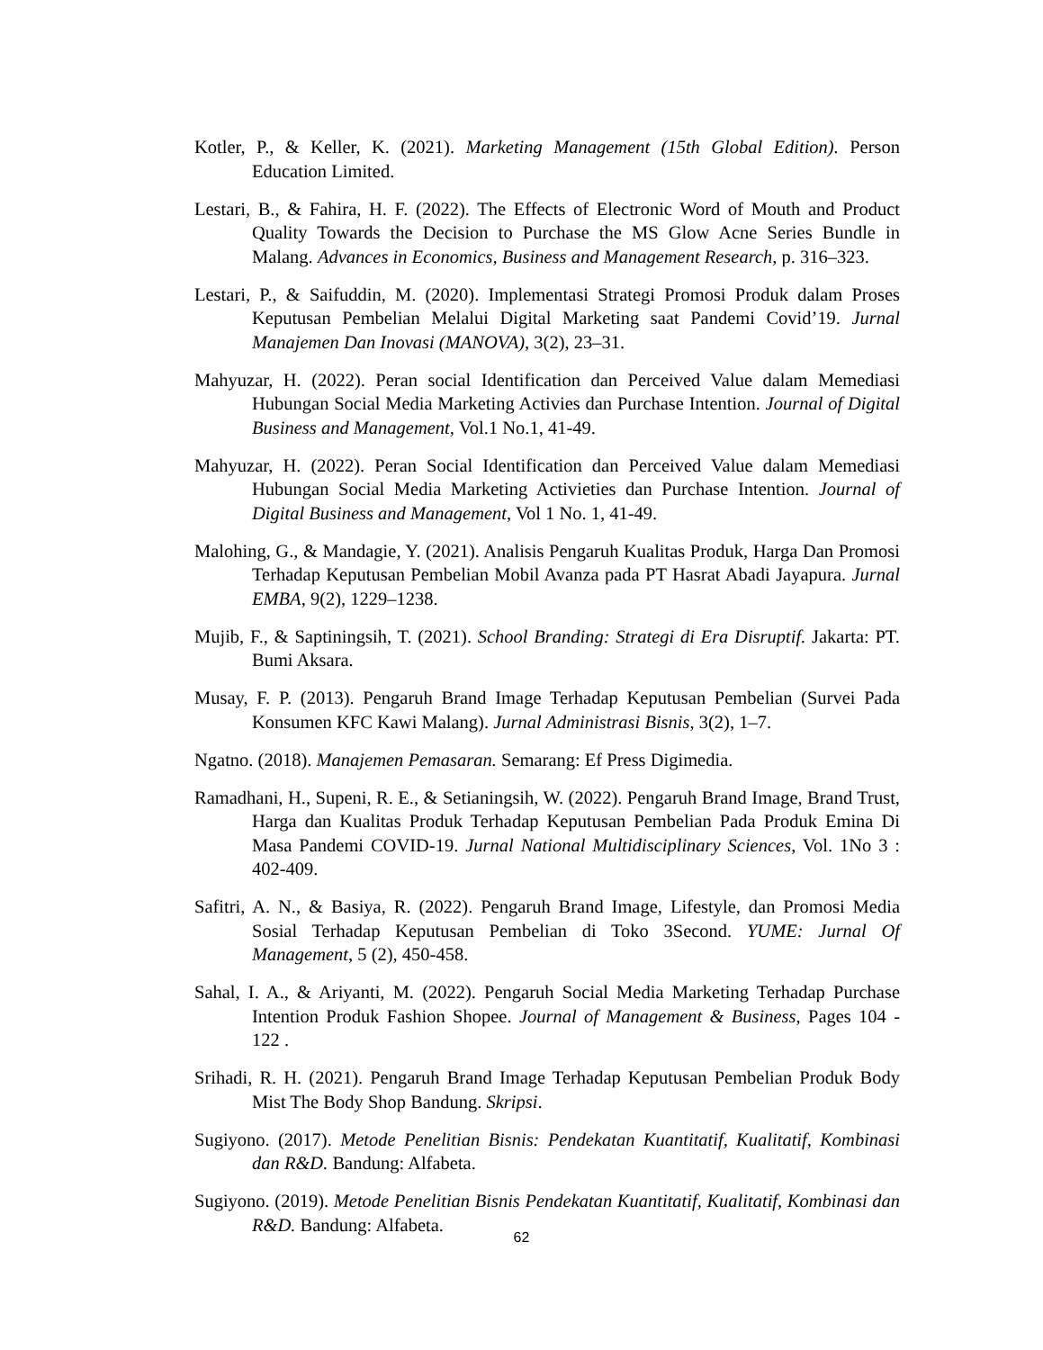Kotler, P., & Keller, K. (2021). Marketing Management (15th Global Edition). Person Education Limited.
Lestari, B., & Fahira, H. F. (2022). The Effects of Electronic Word of Mouth and Product Quality Towards the Decision to Purchase the MS Glow Acne Series Bundle in Malang. Advances in Economics, Business and Management Research, p. 316–323.
Lestari, P., & Saifuddin, M. (2020). Implementasi Strategi Promosi Produk dalam Proses Keputusan Pembelian Melalui Digital Marketing saat Pandemi Covid’19. Jurnal Manajemen Dan Inovasi (MANOVA), 3(2), 23–31.
Mahyuzar, H. (2022). Peran social Identification dan Perceived Value dalam Memediasi Hubungan Social Media Marketing Activies dan Purchase Intention. Journal of Digital Business and Management, Vol.1 No.1, 41-49.
Mahyuzar, H. (2022). Peran Social Identification dan Perceived Value dalam Memediasi Hubungan Social Media Marketing Activieties dan Purchase Intention. Journal of Digital Business and Management, Vol 1 No. 1, 41-49.
Malohing, G., & Mandagie, Y. (2021). Analisis Pengaruh Kualitas Produk, Harga Dan Promosi Terhadap Keputusan Pembelian Mobil Avanza pada PT Hasrat Abadi Jayapura. Jurnal EMBA, 9(2), 1229–1238.
Mujib, F., & Saptiningsih, T. (2021). School Branding: Strategi di Era Disruptif. Jakarta: PT. Bumi Aksara.
Musay, F. P. (2013). Pengaruh Brand Image Terhadap Keputusan Pembelian (Survei Pada Konsumen KFC Kawi Malang). Jurnal Administrasi Bisnis, 3(2), 1–7.
Ngatno. (2018). Manajemen Pemasaran. Semarang: Ef Press Digimedia.
Ramadhani, H., Supeni, R. E., & Setianingsih, W. (2022). Pengaruh Brand Image, Brand Trust, Harga dan Kualitas Produk Terhadap Keputusan Pembelian Pada Produk Emina Di Masa Pandemi COVID-19. Jurnal National Multidisciplinary Sciences, Vol. 1No 3 : 402-409.
Safitri, A. N., & Basiya, R. (2022). Pengaruh Brand Image, Lifestyle, dan Promosi Media Sosial Terhadap Keputusan Pembelian di Toko 3Second. YUME: Jurnal Of Management, 5 (2), 450-458.
Sahal, I. A., & Ariyanti, M. (2022). Pengaruh Social Media Marketing Terhadap Purchase Intention Produk Fashion Shopee. Journal of Management & Business, Pages 104 - 122 .
Srihadi, R. H. (2021). Pengaruh Brand Image Terhadap Keputusan Pembelian Produk Body Mist The Body Shop Bandung. Skripsi.
Sugiyono. (2017). Metode Penelitian Bisnis: Pendekatan Kuantitatif, Kualitatif, Kombinasi dan R&D. Bandung: Alfabeta.
Sugiyono. (2019). Metode Penelitian Bisnis Pendekatan Kuantitatif, Kualitatif, Kombinasi dan R&D. Bandung: Alfabeta.
62